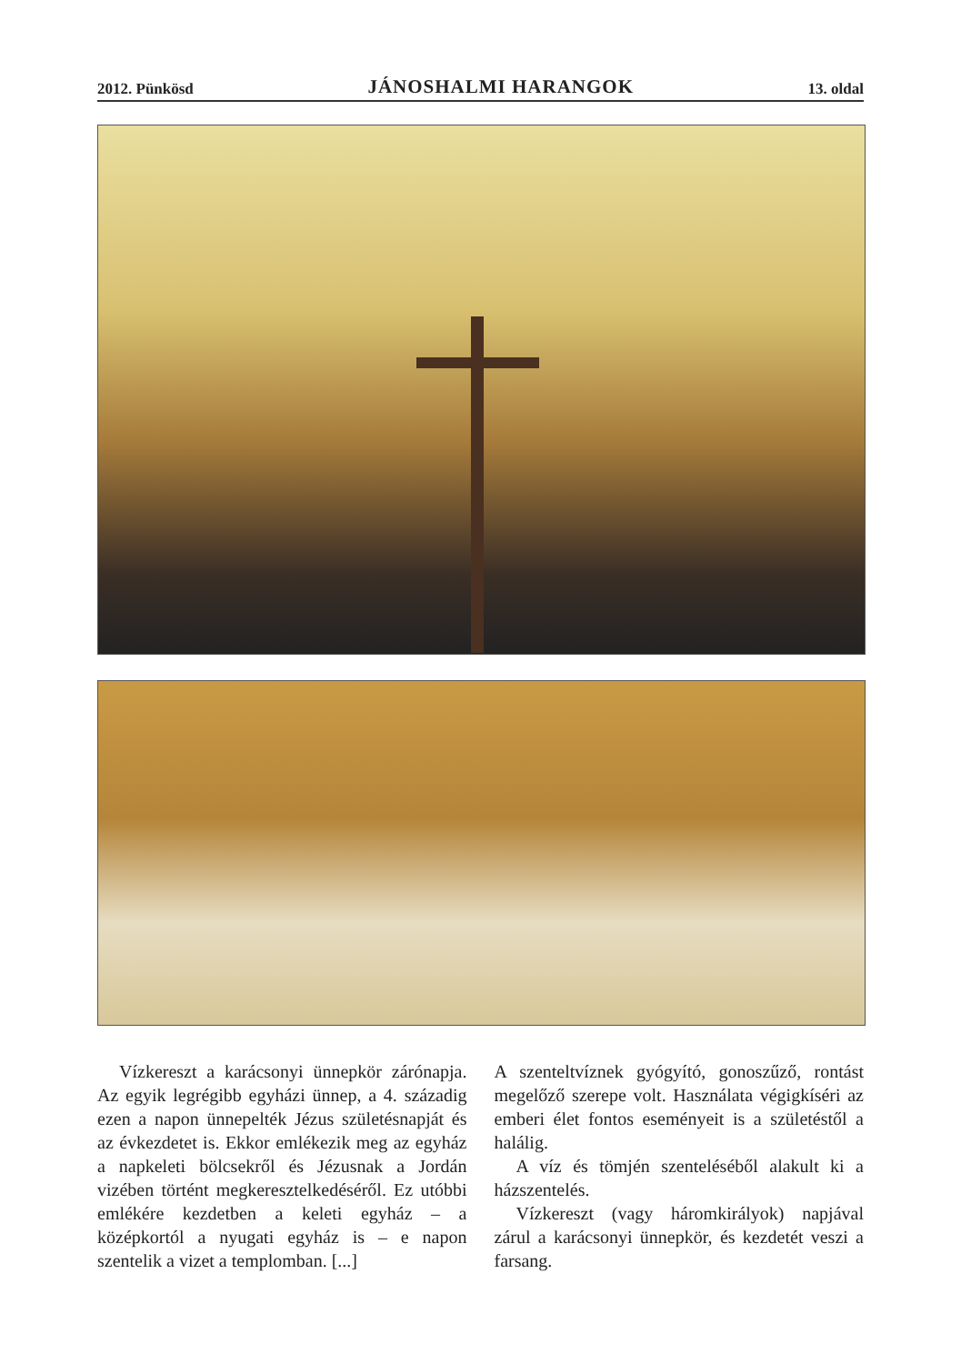2012. Pünkösd JÁNOSHALMI HARANGOK 13. oldal
Vízkereszt a karácsonyi ünnepkör zárónapja. Az egyik legrégibb egyházi ünnep, a 4. századig ezen a napon ünnepelték Jézus születésnapját és az évkezdetet is. Ekkor emlékezik meg az egyház a napkeleti bölcsekről és Jézusnak a Jordán vizében történt megkeresztelkedéséről. Ez utóbbi emlékére kezdetben a keleti egyház – a középkortól a nyugati egyház is – e napon szentelik a vizet a templomban. [...]
A szenteltvíznek gyógyító, gonoszűző, rontást megelőző szerepe volt. Használata végigkíséri az emberi élet fontos eseményeit is a születéstől a halálig.
A víz és tömjén szenteléséből alakult ki a házszentelés.
Vízkereszt (vagy háromkirályok) napjával zárul a karácsonyi ünnepkör, és kezdetét veszi a farsang.